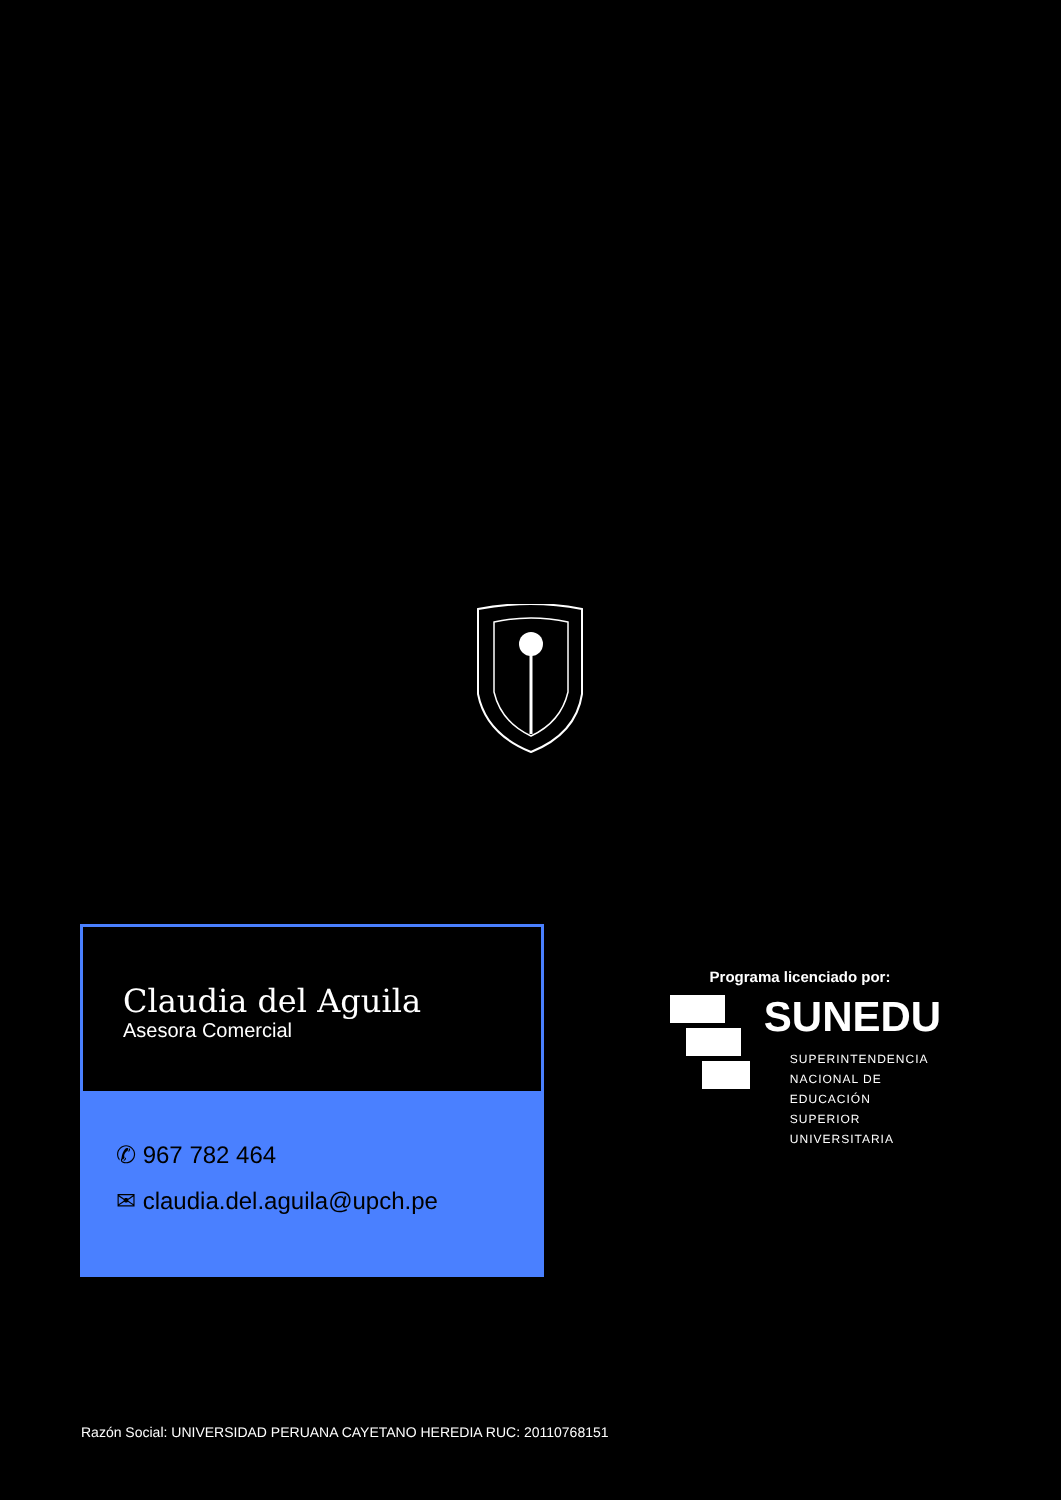Claudia del Aguila
Asesora Comercial
✆ 967 782 464
✉ claudia.del.aguila@upch.pe
Programa licenciado por:
SUNEDU
SUPERINTENDENCIA
NACIONAL DE EDUCACIÓN
SUPERIOR UNIVERSITARIA
Razón Social: UNIVERSIDAD PERUANA CAYETANO HEREDIA RUC: 20110768151